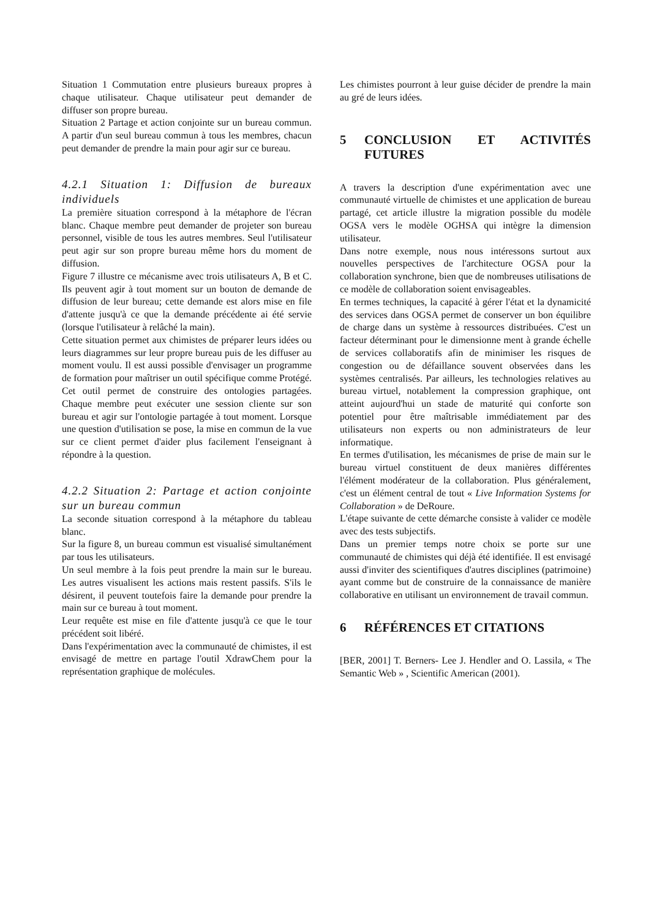Situation 1 Commutation entre plusieurs bureaux propres à chaque utilisateur. Chaque utilisateur peut demander de diffuser son propre bureau.
Situation 2 Partage et action conjointe sur un bureau commun. A partir d'un seul bureau commun à tous les membres, chacun peut demander de prendre la main pour agir sur ce bureau.
4.2.1 Situation 1: Diffusion de bureaux individuels
La première situation correspond à la métaphore de l'écran blanc. Chaque membre peut demander de projeter son bureau personnel, visible de tous les autres membres. Seul l'utilisateur peut agir sur son propre bureau même hors du moment de diffusion.
Figure 7 illustre ce mécanisme avec trois utilisateurs A, B et C. Ils peuvent agir à tout moment sur un bouton de demande de diffusion de leur bureau; cette demande est alors mise en file d'attente jusqu'à ce que la demande précédente ai été servie (lorsque l'utilisateur à relâché la main).
Cette situation permet aux chimistes de préparer leurs idées ou leurs diagrammes sur leur propre bureau puis de les diffuser au moment voulu. Il est aussi possible d'envisager un programme de formation pour maîtriser un outil spécifique comme Protégé. Cet outil permet de construire des ontologies partagées. Chaque membre peut exécuter une session cliente sur son bureau et agir sur l'ontologie partagée à tout moment. Lorsque une question d'utilisation se pose, la mise en commun de la vue sur ce client permet d'aider plus facilement l'enseignant à répondre à la question.
4.2.2 Situation 2: Partage et action conjointe sur un bureau commun
La seconde situation correspond à la métaphore du tableau blanc.
Sur la figure 8, un bureau commun est visualisé simultanément par tous les utilisateurs.
Un seul membre à la fois peut prendre la main sur le bureau. Les autres visualisent les actions mais restent passifs. S'ils le désirent, il peuvent toutefois faire la demande pour prendre la main sur ce bureau à tout moment.
Leur requête est mise en file d'attente jusqu'à ce que le tour précédent soit libéré.
Dans l'expérimentation avec la communauté de chimistes, il est envisagé de mettre en partage l'outil XdrawChem pour la représentation graphique de molécules.
Les chimistes pourront à leur guise décider de prendre la main au gré de leurs idées.
5 CONCLUSION ET ACTIVITÉS FUTURES
A travers la description d'une expérimentation avec une communauté virtuelle de chimistes et une application de bureau partagé, cet article illustre la migration possible du modèle OGSA vers le modèle OGHSA qui intègre la dimension utilisateur.
Dans notre exemple, nous nous intéressons surtout aux nouvelles perspectives de l'architecture OGSA pour la collaboration synchrone, bien que de nombreuses utilisations de ce modèle de collaboration soient envisageables.
En termes techniques, la capacité à gérer l'état et la dynamicité des services dans OGSA permet de conserver un bon équilibre de charge dans un système à ressources distribuées. C'est un facteur déterminant pour le dimensionne ment à grande échelle de services collaboratifs afin de minimiser les risques de congestion ou de défaillance souvent observées dans les systèmes centralisés. Par ailleurs, les technologies relatives au bureau virtuel, notablement la compression graphique, ont atteint aujourd'hui un stade de maturité qui conforte son potentiel pour être maîtrisable immédiatement par des utilisateurs non experts ou non administrateurs de leur informatique.
En termes d'utilisation, les mécanismes de prise de main sur le bureau virtuel constituent de deux manières différentes l'élément modérateur de la collaboration. Plus généralement, c'est un élément central de tout « Live Information Systems for Collaboration » de DeRoure.
L'étape suivante de cette démarche consiste à valider ce modèle avec des tests subjectifs.
Dans un premier temps notre choix se porte sur une communauté de chimistes qui déjà été identifiée. Il est envisagé aussi d'inviter des scientifiques d'autres disciplines (patrimoine) ayant comme but de construire de la connaissance de manière collaborative en utilisant un environnement de travail commun.
6 RÉFÉRENCES ET CITATIONS
[BER, 2001] T. Berners- Lee J. Hendler and O. Lassila, « The Semantic Web » , Scientific American (2001).